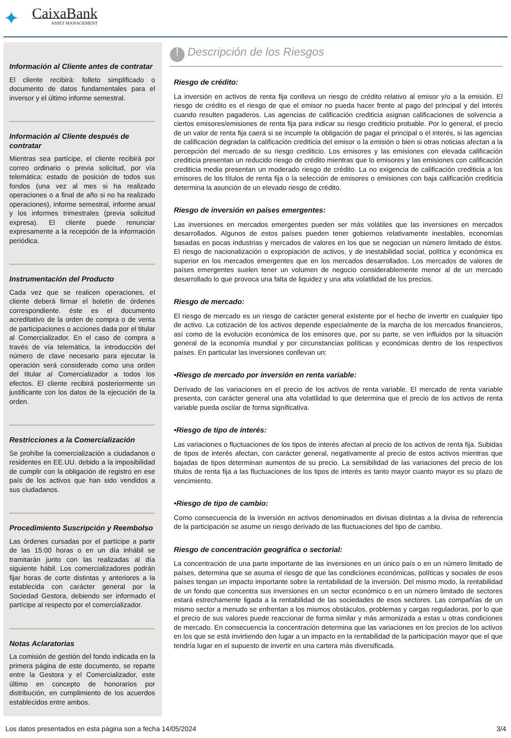✦
CaixaBank
ASSET MANAGEMENT
Información al Cliente antes de contratar
El cliente recibirá: folleto simplificado o documento de datos fundamentales para el inversor y el último informe semestral.
Información al Cliente después de contratar
Mientras sea partícipe, el cliente recibirá por correo ordinario o previa solicitud, por vía telemática: estado de posición de todos sus fondos (una vez al mes si ha realizado operaciones o a final de año si no ha realizado operaciones), informe semestral, informe anual y los informes trimestrales (previa solicitud expresa). El cliente puede renunciar expresamente a la recepción de la información periódica.
Instrumentación del Producto
Cada vez que se realicen operaciones, el cliente deberá firmar el boletín de órdenes correspondiente. éste es el documento acreditativo de la orden de compra o de venta de participaciones o acciones dada por el titular al Comercializador. En el caso de compra a través de vía telemática, la introducción del número de clave necesario para ejecutar la operación será considerado como una orden del titular al Comercializador a todos los efectos. El cliente recibirá posteriormente un justificante con los datos de la ejecución de la orden.
Restricciones a la Comercialización
Se prohíbe la comercialización a ciudadanos o residentes en EE.UU. debido a la imposibilidad de cumplir con la obligación de registro en ese país de los activos que han sido vendidos a sus ciudadanos.
Procedimiento Suscripción y Reembolso
Las órdenes cursadas por el partícipe a partir de las 15:00 horas o en un día inhábil se tramitarán junto con las realizadas al día siguiente hábil. Los comercializadores podrán fijar horas de corte distintas y anteriores a la establecida con carácter general por la Sociedad Gestora, debiendo ser informado el partícipe al respecto por el comercializador.
Notas Aclaratorias
La comisión de gestión del fondo indicada en la primera página de este documento, se reparte entre la Gestora y el Comercializador, este último en concepto de honorarios por distribución, en cumplimiento de los acuerdos establecidos entre ambos.
! Descripción de los Riesgos
Riesgo de crédito:
La inversión en activos de renta fija conlleva un riesgo de crédito relativo al emisor y/o a la emisión. El riesgo de crédito es el riesgo de que el emisor no pueda hacer frente al pago del principal y del interés cuando resulten pagaderos. Las agencias de calificación crediticia asignan calificaciones de solvencia a ciertos emisores/emisiones de renta fija para indicar su riesgo crediticio probable. Por lo general, el precio de un valor de renta fija caerá si se incumple la obligación de pagar el principal o el interés, si las agencias de calificación degradan la calificación crediticia del emisor o la emisión o bien si otras noticias afectan a la percepción del mercado de su riesgo crediticio. Los emisores y las emisiones con elevada calificación crediticia presentan un reducido riesgo de crédito mientras que lo emisores y las emisiones con calificación crediticia media presentan un moderado riesgo de crédito. La no exigencia de calificación crediticia a los emisores de los títulos de renta fija o la selección de emisores o emisiones con baja calificación crediticia determina la asunción de un elevado riesgo de crédito.
Riesgo de inversión en países emergentes:
Las inversiones en mercados emergentes pueden ser más volátiles que las inversiones en mercados desarrollados. Algunos de estos países pueden tener gobiernos relativamente inestables, economías basadas en pocas industrias y mercados de valores en los que se negocian un número limitado de éstos. El riesgo de nacionalización o expropiación de activos, y de inestabilidad social, política y económica es superior en los mercados emergentes que en los mercados desarrollados. Los mercados de valores de países emergentes suelen tener un volumen de negocio considerablemente menor al de un mercado desarrollado lo que provoca una falta de liquidez y una alta volatilidad de los precios.
Riesgo de mercado:
El riesgo de mercado es un riesgo de carácter general existente por el hecho de invertir en cualquier tipo de activo. La cotización de los activos depende especialmente de la marcha de los mercados financieros, así como de la evolución económica de los emisores que, por su parte, se ven influidos por la situación general de la economía mundial y por circunstancias políticas y económicas dentro de los respectivos países. En particular las inversiones conllevan un:
•Riesgo de mercado por inversión en renta variable:
Derivado de las variaciones en el precio de los activos de renta variable. El mercado de renta variable presenta, con carácter general una alta volatilidad lo que determina que el precio de los activos de renta variable pueda oscilar de forma significativa.
•Riesgo de tipo de interés:
Las variaciones o fluctuaciones de los tipos de interés afectan al precio de los activos de renta fija. Subidas de tipos de interés afectan, con carácter general, negativamente al precio de estos activos mientras que bajadas de tipos determinan aumentos de su precio. La sensibilidad de las variaciones del precio de los títulos de renta fija a las fluctuaciones de los tipos de interés es tanto mayor cuanto mayor es su plazo de vencimiento.
•Riesgo de tipo de cambio:
Como consecuencia de la inversión en activos denominados en divisas distintas a la divisa de referencia de la participación se asume un riesgo derivado de las fluctuaciones del tipo de cambio.
Riesgo de concentración geográfica o sectorial:
La concentración de una parte importante de las inversiones en un único país o en un número limitado de países, determina que se asuma el riesgo de que las condiciones económicas, políticas y sociales de esos países tengan un impacto importante sobre la rentabilidad de la inversión. Del mismo modo, la rentabilidad de un fondo que concentra sus inversiones en un sector económico o en un número limitado de sectores estará estrechamente ligada a la rentabilidad de las sociedades de esos sectores. Las compañías de un mismo sector a menudo se enfrentan a los mismos obstáculos, problemas y cargas reguladoras, por lo que el precio de sus valores puede reaccionar de forma similar y más armonizada a estas u otras condiciones de mercado. En consecuencia la concentración determina que las variaciones en los precios de los activos en los que se está invirtiendo den lugar a un impacto en la rentabilidad de la participación mayor que el que tendría lugar en el supuesto de invertir en una cartera más diversificada.
Los datos presentados en esta página son a fecha 14/05/2024 3/4